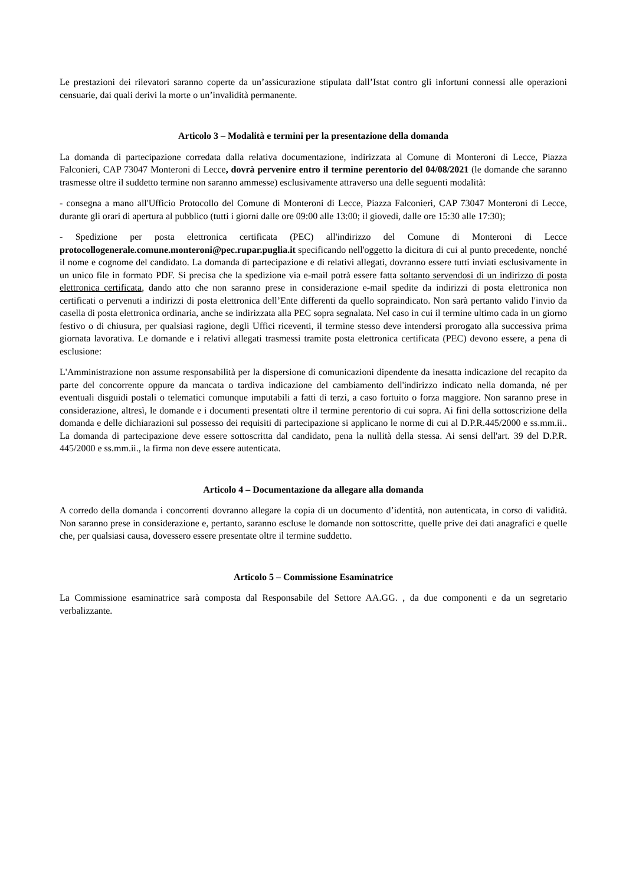Le prestazioni dei rilevatori saranno coperte da un’assicurazione stipulata dall’Istat contro gli infortuni connessi alle operazioni censuarie, dai quali derivi la morte o un’invalidità permanente.
Articolo 3 – Modalità e termini per la presentazione della domanda
La domanda di partecipazione corredata dalla relativa documentazione, indirizzata al Comune di Monteroni di Lecce, Piazza Falconieri, CAP 73047 Monteroni di Lecce, dovrà pervenire entro il termine perentorio del 04/08/2021 (le domande che saranno trasmesse oltre il suddetto termine non saranno ammesse) esclusivamente attraverso una delle seguenti modalità:
- consegna a mano all'Ufficio Protocollo del Comune di Monteroni di Lecce, Piazza Falconieri, CAP 73047 Monteroni di Lecce, durante gli orari di apertura al pubblico (tutti i giorni dalle ore 09:00 alle 13:00; il giovedì, dalle ore 15:30 alle 17:30);
- Spedizione per posta elettronica certificata (PEC) all'indirizzo del Comune di Monteroni di Lecce protocollogenerale.comune.monteroni@pec.rupar.puglia.it specificando nell'oggetto la dicitura di cui al punto precedente, nonché il nome e cognome del candidato. La domanda di partecipazione e di relativi allegati, dovranno essere tutti inviati esclusivamente in un unico file in formato PDF. Si precisa che la spedizione via e-mail potrà essere fatta soltanto servendosi di un indirizzo di posta elettronica certificata, dando atto che non saranno prese in considerazione e-mail spedite da indirizzi di posta elettronica non certificati o pervenuti a indirizzi di posta elettronica dell’Ente differenti da quello sopraindicato. Non sarà pertanto valido l'invio da casella di posta elettronica ordinaria, anche se indirizzata alla PEC sopra segnalata. Nel caso in cui il termine ultimo cada in un giorno festivo o di chiusura, per qualsiasi ragione, degli Uffici riceventi, il termine stesso deve intendersi prorogato alla successiva prima giornata lavorativa. Le domande e i relativi allegati trasmessi tramite posta elettronica certificata (PEC) devono essere, a pena di esclusione:
L'Amministrazione non assume responsabilità per la dispersione di comunicazioni dipendente da inesatta indicazione del recapito da parte del concorrente oppure da mancata o tardiva indicazione del cambiamento dell'indirizzo indicato nella domanda, né per eventuali disguidi postali o telematici comunque imputabili a fatti di terzi, a caso fortuito o forza maggiore. Non saranno prese in considerazione, altresì, le domande e i documenti presentati oltre il termine perentorio di cui sopra. Ai fini della sottoscrizione della domanda e delle dichiarazioni sul possesso dei requisiti di partecipazione si applicano le norme di cui al D.P.R.445/2000 e ss.mm.ii.. La domanda di partecipazione deve essere sottoscritta dal candidato, pena la nullità della stessa. Ai sensi dell'art. 39 del D.P.R. 445/2000 e ss.mm.ii., la firma non deve essere autenticata.
Articolo 4 – Documentazione da allegare alla domanda
A corredo della domanda i concorrenti dovranno allegare la copia di un documento d’identità, non autenticata, in corso di validità. Non saranno prese in considerazione e, pertanto, saranno escluse le domande non sottoscritte, quelle prive dei dati anagrafici e quelle che, per qualsiasi causa, dovessero essere presentate oltre il termine suddetto.
Articolo 5 – Commissione Esaminatrice
La Commissione esaminatrice sarà composta dal Responsabile del Settore AA.GG. , da due componenti e da un segretario verbalizzante.